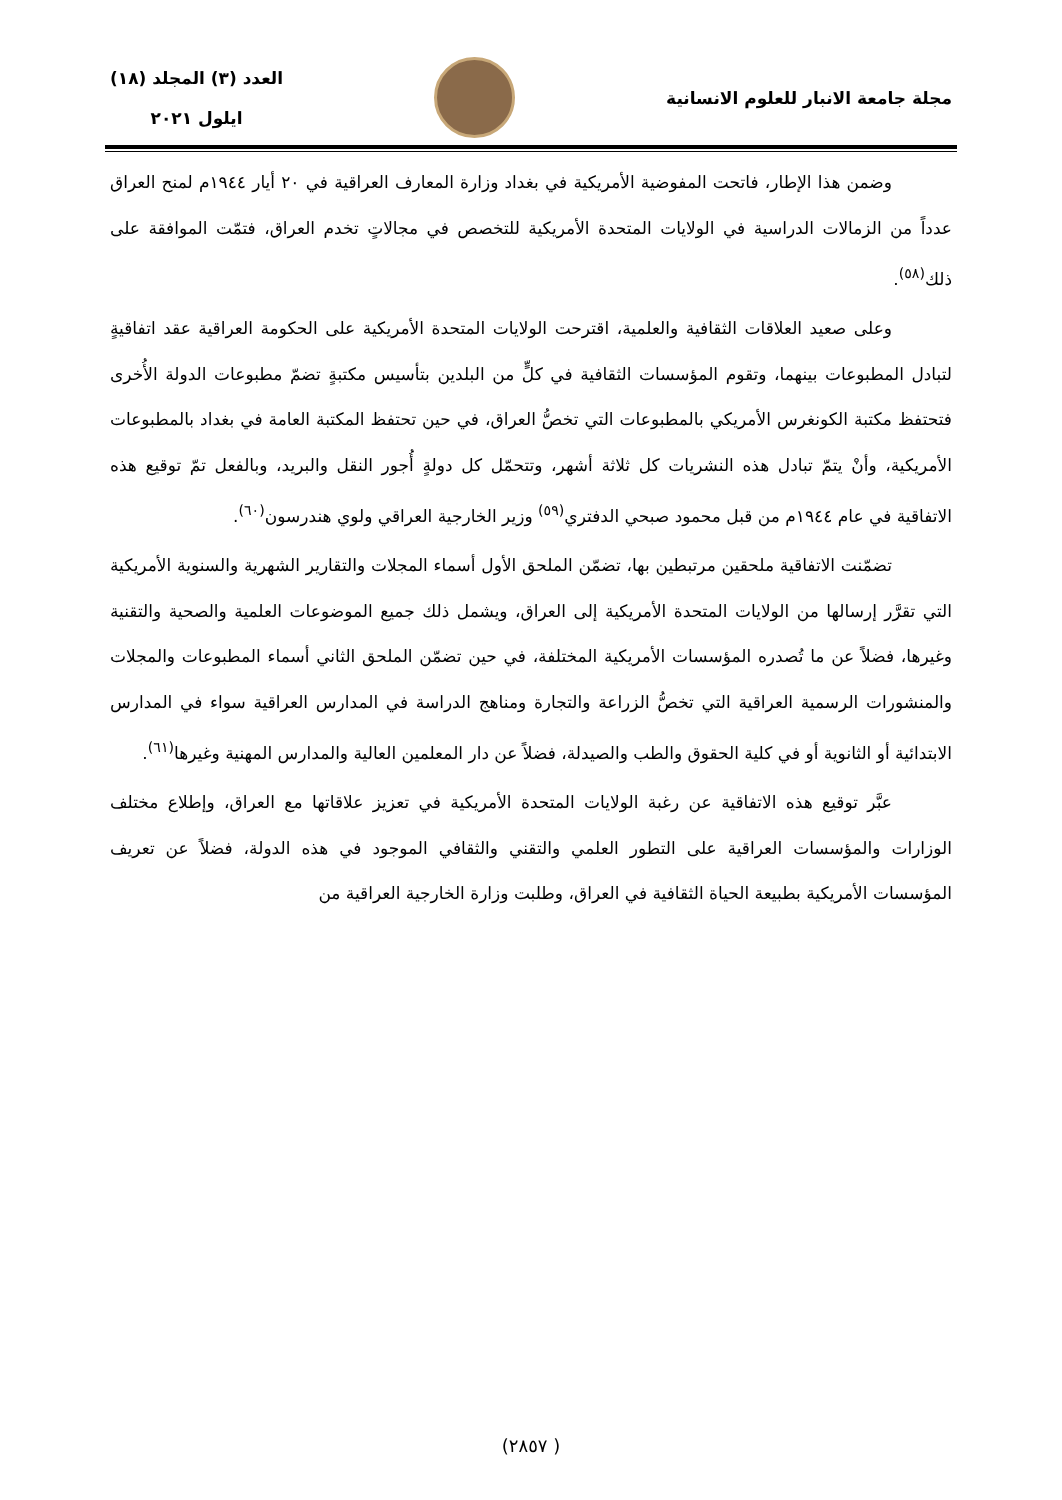مجلة جامعة الانبار للعلوم الانسانية
العدد (٣) المجلد (١٨)
ايلول ٢٠٢١
وضمن هذا الإطار، فاتحت المفوضية الأمريكية في بغداد وزارة المعارف العراقية في ٢٠ أيار ١٩٤٤م لمنح العراق عدداً من الزمالات الدراسية في الولايات المتحدة الأمريكية للتخصص في مجالاتٍ تخدم العراق، فتمّت الموافقة على ذلك<sup>(٥٨)</sup>.
وعلى صعيد العلاقات الثقافية والعلمية، اقترحت الولايات المتحدة الأمريكية على الحكومة العراقية عقد اتفاقيةٍ لتبادل المطبوعات بينهما، وتقوم المؤسسات الثقافية في كلٍّ من البلدين بتأسيس مكتبةٍ تضمّ مطبوعات الدولة الأُخرى فتحتفظ مكتبة الكونغرس الأمريكي بالمطبوعات التي تخصُّ العراق، في حين تحتفظ المكتبة العامة في بغداد بالمطبوعات الأمريكية، وأنْ يتمّ تبادل هذه النشريات كل ثلاثة أشهر، وتتحمّل كل دولةٍ أُجور النقل والبريد، وبالفعل تمّ توقيع هذه الاتفاقية في عام ١٩٤٤م من قبل محمود صبحي الدفتري<sup>(٥٩)</sup> وزير الخارجية العراقي ولوي هندرسون<sup>(٦٠)</sup>.
تضمّنت الاتفاقية ملحقين مرتبطين بها، تضمّن الملحق الأول أسماء المجلات والتقارير الشهرية والسنوية الأمريكية التي تقرَّر إرسالها من الولايات المتحدة الأمريكية إلى العراق، ويشمل ذلك جميع الموضوعات العلمية والصحية والتقنية وغيرها، فضلاً عن ما تُصدره المؤسسات الأمريكية المختلفة، في حين تضمّن الملحق الثاني أسماء المطبوعات والمجلات والمنشورات الرسمية العراقية التي تخصُّ الزراعة والتجارة ومناهج الدراسة في المدارس العراقية سواء في المدارس الابتدائية أو الثانوية أو في كلية الحقوق والطب والصيدلة، فضلاً عن دار المعلمين العالية والمدارس المهنية وغيرها<sup>(٦١)</sup>.
عبَّر توقيع هذه الاتفاقية عن رغبة الولايات المتحدة الأمريكية في تعزيز علاقاتها مع العراق، وإطلاع مختلف الوزارات والمؤسسات العراقية على التطور العلمي والتقني والثقافي الموجود في هذه الدولة، فضلاً عن تعريف المؤسسات الأمريكية بطبيعة الحياة الثقافية في العراق، وطلبت وزارة الخارجية العراقية من
( ٢٨٥٧)